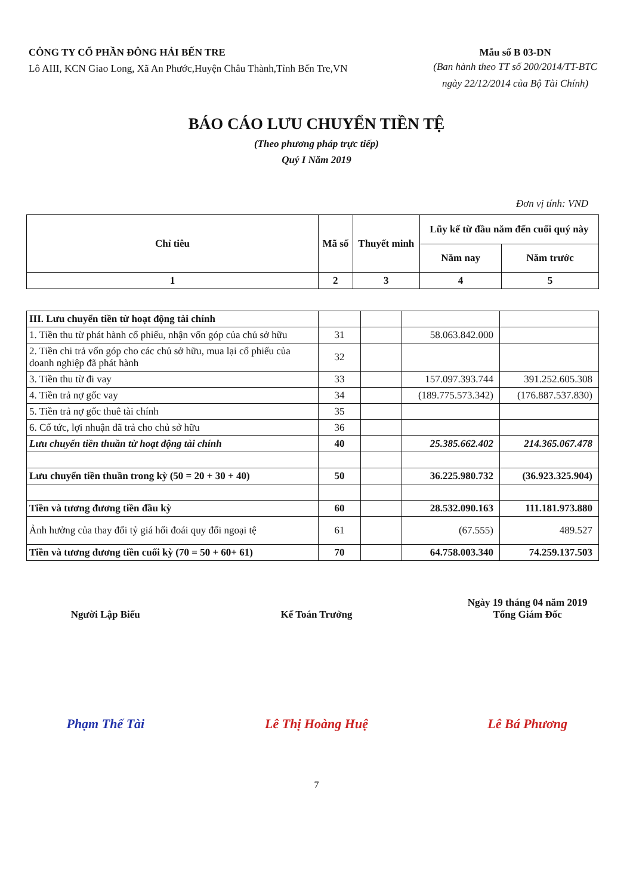CÔNG TY CỔ PHẦN ĐÔNG HẢI BẾN TRE
Lô AIII, KCN Giao Long, Xã An Phước,Huyện Châu Thành,Tỉnh Bến Tre,VN
Mẫu số B 03-DN
(Ban hành theo TT số 200/2014/TT-BTC
ngày 22/12/2014 của Bộ Tài Chính)
BÁO CÁO LƯU CHUYỂN TIỀN TỆ
(Theo phương pháp trực tiếp)
Quý I Năm 2019
Đơn vị tính: VND
| Chỉ tiêu | Mã số | Thuyết minh | Lũy kế từ đầu năm đến cuối quý này | |
| --- | --- | --- | --- | --- |
| | | | Năm nay | Năm trước |
| 1 | 2 | 3 | 4 | 5 |
| III. Lưu chuyển tiền từ hoạt động tài chính | | | | |
| 1. Tiền thu từ phát hành cổ phiếu, nhận vốn góp của chủ sở hữu | 31 | | 58.063.842.000 | |
| 2. Tiền chi trả vốn góp cho các chủ sở hữu, mua lại cổ phiếu của doanh nghiệp đã phát hành | 32 | | | |
| 3. Tiền thu từ đi vay | 33 | | 157.097.393.744 | 391.252.605.308 |
| 4. Tiền trả nợ gốc vay | 34 | | (189.775.573.342) | (176.887.537.830) |
| 5. Tiền trả nợ gốc thuê tài chính | 35 | | | |
| 6. Cổ tức, lợi nhuận đã trả cho chủ sở hữu | 36 | | | |
| Lưu chuyển tiền thuần từ hoạt động tài chính | 40 | | 25.385.662.402 | 214.365.067.478 |
| Lưu chuyển tiền thuần trong kỳ (50 = 20 + 30 + 40) | 50 | | 36.225.980.732 | (36.923.325.904) |
| Tiền và tương đương tiền đầu kỳ | 60 | | 28.532.090.163 | 111.181.973.880 |
| Ảnh hưởng của thay đổi tỷ giá hối đoái quy đổi ngoại tệ | 61 | | (67.555) | 489.527 |
| Tiền và tương đương tiền cuối kỳ (70 = 50 + 60+ 61) | 70 | | 64.758.003.340 | 74.259.137.503 |
Người Lập Biểu
Phạm Thế Tài
Kế Toán Trưởng
Lê Thị Hoàng Huệ
Ngày 19 tháng 04 năm 2019
Tổng Giám Đốc
Lê Bá Phương
7